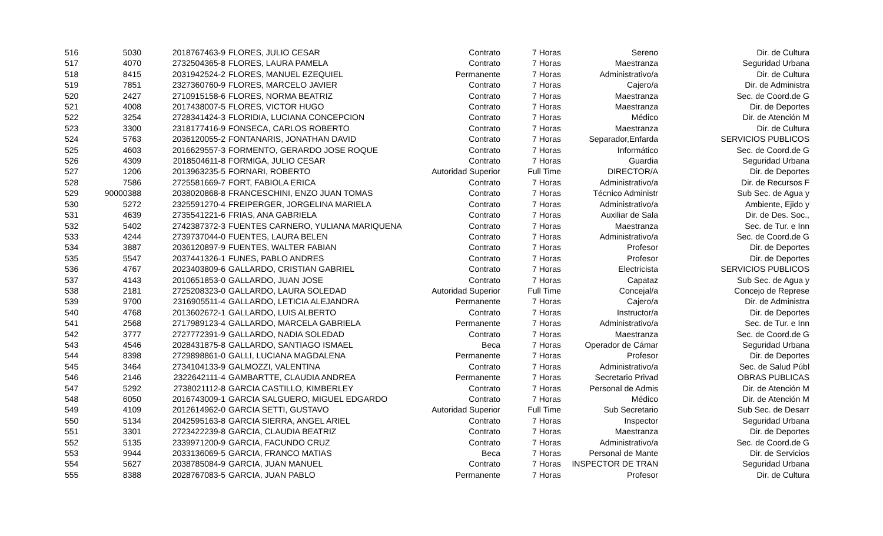| 516 | 5030 | 2018767463-9 | FLORES, JULIO CESAR | Contrato | 7 Horas | Sereno | Dir. de Cultura |
| 517 | 4070 | 2732504365-8 | FLORES, LAURA PAMELA | Contrato | 7 Horas | Maestranza | Seguridad Urbana |
| 518 | 8415 | 2031942524-2 | FLORES, MANUEL EZEQUIEL | Permanente | 7 Horas | Administrativo/a | Dir. de Cultura |
| 519 | 7851 | 2327360760-9 | FLORES, MARCELO JAVIER | Contrato | 7 Horas | Cajero/a | Dir. de Administra |
| 520 | 2427 | 2710915158-6 | FLORES, NORMA BEATRIZ | Contrato | 7 Horas | Maestranza | Sec. de Coord.de G |
| 521 | 4008 | 2017438007-5 | FLORES, VICTOR HUGO | Contrato | 7 Horas | Maestranza | Dir. de Deportes |
| 522 | 3254 | 2728341424-3 | FLORIDIA, LUCIANA CONCEPCION | Contrato | 7 Horas | Médico | Dir. de Atención M |
| 523 | 3300 | 2318177416-9 | FONSECA, CARLOS ROBERTO | Contrato | 7 Horas | Maestranza | Dir. de Cultura |
| 524 | 5763 | 2036120055-2 | FONTANARIS, JONATHAN DAVID | Contrato | 7 Horas | Separador,Enfarda | SERVICIOS PUBLICOS |
| 525 | 4603 | 2016629557-3 | FORMENTO, GERARDO JOSE ROQUE | Contrato | 7 Horas | Informático | Sec. de Coord.de G |
| 526 | 4309 | 2018504611-8 | FORMIGA, JULIO CESAR | Contrato | 7 Horas | Guardia | Seguridad Urbana |
| 527 | 1206 | 2013963235-5 | FORNARI, ROBERTO | Autoridad Superior | Full Time | DIRECTOR/A | Dir. de Deportes |
| 528 | 7586 | 2725581669-7 | FORT, FABIOLA ERICA | Contrato | 7 Horas | Administrativo/a | Dir. de Recursos F |
| 529 | 90000388 | 2038020868-8 | FRANCESCHINI, ENZO JUAN TOMAS | Contrato | 7 Horas | Técnico Administr | Sub Sec. de Agua y |
| 530 | 5272 | 2325591270-4 | FREIPERGER, JORGELINA MARIELA | Contrato | 7 Horas | Administrativo/a | Ambiente, Ejido y |
| 531 | 4639 | 2735541221-6 | FRIAS, ANA GABRIELA | Contrato | 7 Horas | Auxiliar de Sala | Dir. de Des. Soc., |
| 532 | 5402 | 2742387372-3 | FUENTES CARNERO, YULIANA MARIQUENA | Contrato | 7 Horas | Maestranza | Sec. de Tur. e Inn |
| 533 | 4244 | 2739737044-0 | FUENTES, LAURA BELEN | Contrato | 7 Horas | Administrativo/a | Sec. de Coord.de G |
| 534 | 3887 | 2036120897-9 | FUENTES, WALTER FABIAN | Contrato | 7 Horas | Profesor | Dir. de Deportes |
| 535 | 5547 | 2037441326-1 | FUNES, PABLO ANDRES | Contrato | 7 Horas | Profesor | Dir. de Deportes |
| 536 | 4767 | 2023403809-6 | GALLARDO, CRISTIAN GABRIEL | Contrato | 7 Horas | Electricista | SERVICIOS PUBLICOS |
| 537 | 4143 | 2010651853-0 | GALLARDO, JUAN JOSE | Contrato | 7 Horas | Capataz | Sub Sec. de Agua y |
| 538 | 2181 | 2725208323-0 | GALLARDO, LAURA SOLEDAD | Autoridad Superior | Full Time | Concejal/a | Concejo de Represe |
| 539 | 9700 | 2316905511-4 | GALLARDO, LETICIA ALEJANDRA | Permanente | 7 Horas | Cajero/a | Dir. de Administra |
| 540 | 4768 | 2013602672-1 | GALLARDO, LUIS ALBERTO | Contrato | 7 Horas | Instructor/a | Dir. de Deportes |
| 541 | 2568 | 2717989123-4 | GALLARDO, MARCELA GABRIELA | Permanente | 7 Horas | Administrativo/a | Sec. de Tur. e Inn |
| 542 | 3777 | 2727772391-9 | GALLARDO, NADIA SOLEDAD | Contrato | 7 Horas | Maestranza | Sec. de Coord.de G |
| 543 | 4546 | 2028431875-8 | GALLARDO, SANTIAGO ISMAEL | Beca | 7 Horas | Operador de Cámar | Seguridad Urbana |
| 544 | 8398 | 2729898861-0 | GALLI, LUCIANA MAGDALENA | Permanente | 7 Horas | Profesor | Dir. de Deportes |
| 545 | 3464 | 2734104133-9 | GALMOZZI, VALENTINA | Contrato | 7 Horas | Administrativo/a | Sec. de Salud Públ |
| 546 | 2146 | 2322642111-4 | GAMBARTTE, CLAUDIA ANDREA | Permanente | 7 Horas | Secretario Privad | OBRAS PUBLICAS |
| 547 | 5292 | 2738021112-8 | GARCIA CASTILLO, KIMBERLEY | Contrato | 7 Horas | Personal de Admis | Dir. de Atención M |
| 548 | 6050 | 2016743009-1 | GARCIA SALGUERO, MIGUEL EDGARDO | Contrato | 7 Horas | Médico | Dir. de Atención M |
| 549 | 4109 | 2012614962-0 | GARCIA SETTI, GUSTAVO | Autoridad Superior | Full Time | Sub Secretario | Sub Sec. de Desarr |
| 550 | 5134 | 2042595163-8 | GARCIA SIERRA, ANGEL ARIEL | Contrato | 7 Horas | Inspector | Seguridad Urbana |
| 551 | 3301 | 2723422239-8 | GARCIA, CLAUDIA BEATRIZ | Contrato | 7 Horas | Maestranza | Dir. de Deportes |
| 552 | 5135 | 2339971200-9 | GARCIA, FACUNDO CRUZ | Contrato | 7 Horas | Administrativo/a | Sec. de Coord.de G |
| 553 | 9944 | 2033136069-5 | GARCIA, FRANCO MATIAS | Beca | 7 Horas | Personal de Mante | Dir. de Servicios |
| 554 | 5627 | 2038785084-9 | GARCIA, JUAN MANUEL | Contrato | 7 Horas | INSPECTOR DE TRAN | Seguridad Urbana |
| 555 | 8388 | 2028767083-5 | GARCIA, JUAN PABLO | Permanente | 7 Horas | Profesor | Dir. de Cultura |